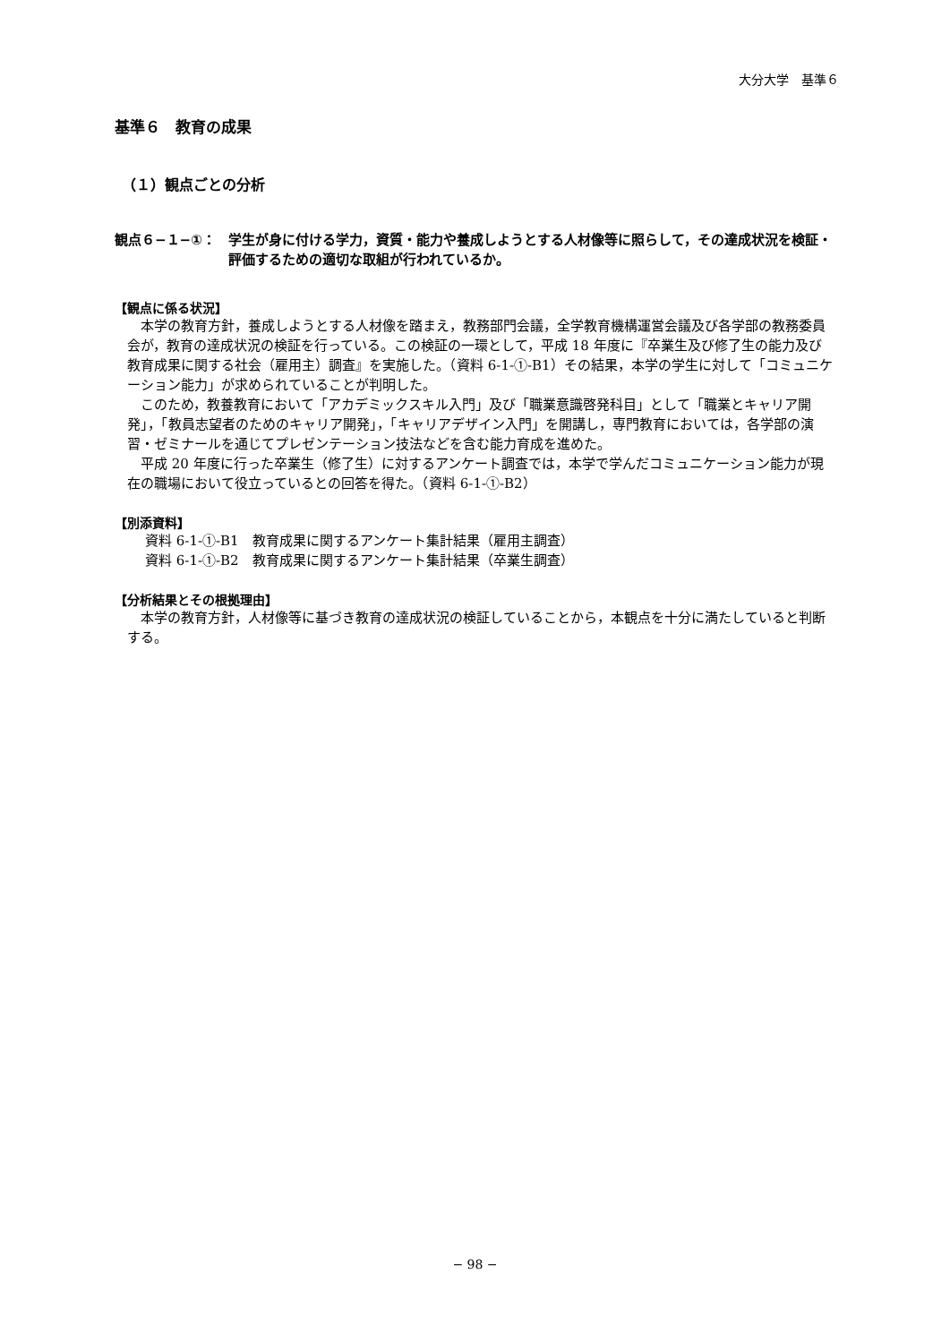大分大学　基準６
基準６　教育の成果
（１）観点ごとの分析
観点６−１−①： 学生が身に付ける学力，資質・能力や養成しようとする人材像等に照らして，その達成状況を検証・評価するための適切な取組が行われているか。
【観点に係る状況】
本学の教育方針，養成しようとする人材像を踏まえ，教務部門会議，全学教育機構運営会議及び各学部の教務委員会が，教育の達成状況の検証を行っている。この検証の一環として，平成 18 年度に『卒業生及び修了生の能力及び教育成果に関する社会（雇用主）調査』を実施した。（資料 6-1-①-B1）その結果，本学の学生に対して「コミュニケーション能力」が求められていることが判明した。
このため，教養教育において「アカデミックスキル入門」及び「職業意識啓発科目」として「職業とキャリア開発」，「教員志望者のためのキャリア開発」，「キャリアデザイン入門」を開講し，専門教育においては，各学部の演習・ゼミナールを通じてプレゼンテーション技法などを含む能力育成を進めた。
平成 20 年度に行った卒業生（修了生）に対するアンケート調査では，本学で学んだコミュニケーション能力が現在の職場において役立っているとの回答を得た。（資料 6-1-①-B2）
【別添資料】
資料 6-1-①-B1　教育成果に関するアンケート集計結果（雇用主調査）
資料 6-1-①-B2　教育成果に関するアンケート集計結果（卒業生調査）
【分析結果とその根拠理由】
本学の教育方針，人材像等に基づき教育の達成状況の検証していることから，本観点を十分に満たしていると判断する。
− 98 −